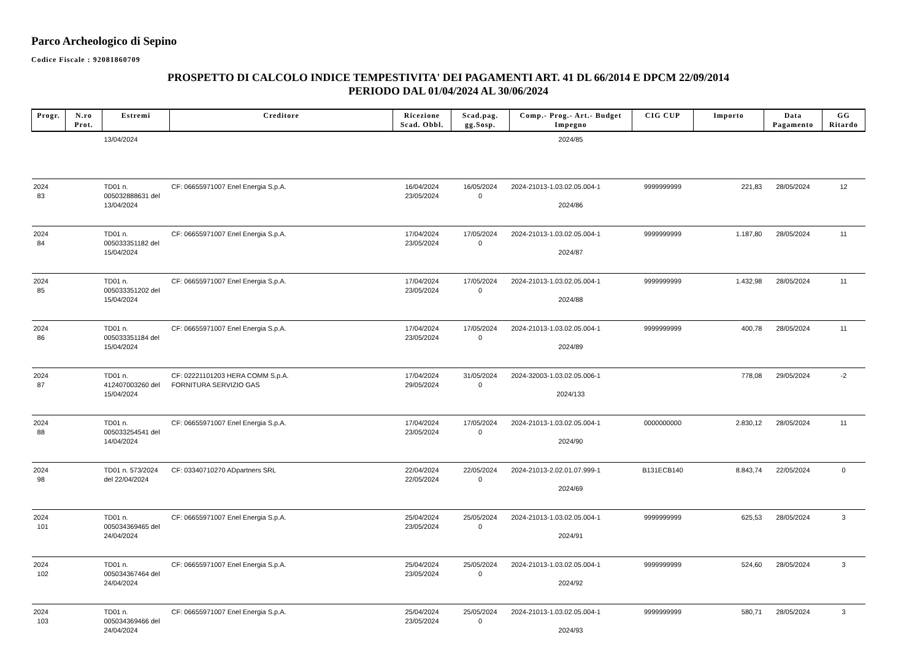Parco Archeologico di Sepino
Codice Fiscale : 92081860709
PROSPETTO DI CALCOLO INDICE TEMPESTIVITA' DEI PAGAMENTI ART. 41 DL 66/2014 E DPCM 22/09/2014
PERIODO DAL 01/04/2024 AL 30/06/2024
| Progr. | N.ro Prot. | Estremi | Creditore | Ricezione Scad. Obbl. | Scad.pag. gg.Sosp. | Comp.- Prog.- Art.- Budget Impegno | CIG CUP | Importo | Data Pagamento | GG Ritardo |
| --- | --- | --- | --- | --- | --- | --- | --- | --- | --- | --- |
| | | 13/04/2024 | | | | 2024/85 | | | | |
| 2024 83 | | TD01 n. 005032888631 del 13/04/2024 | CF: 06655971007 Enel Energia S.p.A. | 16/04/2024 23/05/2024 | 16/05/2024 0 | 2024-21013-1.03.02.05.004-1 2024/86 | 9999999999 | 221,83 | 28/05/2024 | 12 |
| 2024 84 | | TD01 n. 005033351182 del 15/04/2024 | CF: 06655971007 Enel Energia S.p.A. | 17/04/2024 23/05/2024 | 17/05/2024 0 | 2024-21013-1.03.02.05.004-1 2024/87 | 9999999999 | 1.187,80 | 28/05/2024 | 11 |
| 2024 85 | | TD01 n. 005033351202 del 15/04/2024 | CF: 06655971007 Enel Energia S.p.A. | 17/04/2024 23/05/2024 | 17/05/2024 0 | 2024-21013-1.03.02.05.004-1 2024/88 | 9999999999 | 1.432,98 | 28/05/2024 | 11 |
| 2024 86 | | TD01 n. 005033351184 del 15/04/2024 | CF: 06655971007 Enel Energia S.p.A. | 17/04/2024 23/05/2024 | 17/05/2024 0 | 2024-21013-1.03.02.05.004-1 2024/89 | 9999999999 | 400,78 | 28/05/2024 | 11 |
| 2024 87 | | TD01 n. 412407003260 del 15/04/2024 | CF: 02221101203 HERA COMM S.p.A. FORNITURA SERVIZIO GAS | 17/04/2024 29/05/2024 | 31/05/2024 0 | 2024-32003-1.03.02.05.006-1 2024/133 | | 778,08 | 29/05/2024 | -2 |
| 2024 88 | | TD01 n. 005033254541 del 14/04/2024 | CF: 06655971007 Enel Energia S.p.A. | 17/04/2024 23/05/2024 | 17/05/2024 0 | 2024-21013-1.03.02.05.004-1 2024/90 | 0000000000 | 2.830,12 | 28/05/2024 | 11 |
| 2024 98 | | TD01 n. 573/2024 del 22/04/2024 | CF: 03340710270 ADpartners SRL | 22/04/2024 22/05/2024 | 22/05/2024 0 | 2024-21013-2.02.01.07.999-1 2024/69 | B131ECB140 | 8.843,74 | 22/05/2024 | 0 |
| 2024 101 | | TD01 n. 005034369465 del 24/04/2024 | CF: 06655971007 Enel Energia S.p.A. | 25/04/2024 23/05/2024 | 25/05/2024 0 | 2024-21013-1.03.02.05.004-1 2024/91 | 9999999999 | 625,53 | 28/05/2024 | 3 |
| 2024 102 | | TD01 n. 005034367464 del 24/04/2024 | CF: 06655971007 Enel Energia S.p.A. | 25/04/2024 23/05/2024 | 25/05/2024 0 | 2024-21013-1.03.02.05.004-1 2024/92 | 9999999999 | 524,60 | 28/05/2024 | 3 |
| 2024 103 | | TD01 n. 005034369466 del 24/04/2024 | CF: 06655971007 Enel Energia S.p.A. | 25/04/2024 23/05/2024 | 25/05/2024 0 | 2024-21013-1.03.02.05.004-1 2024/93 | 9999999999 | 580,71 | 28/05/2024 | 3 |